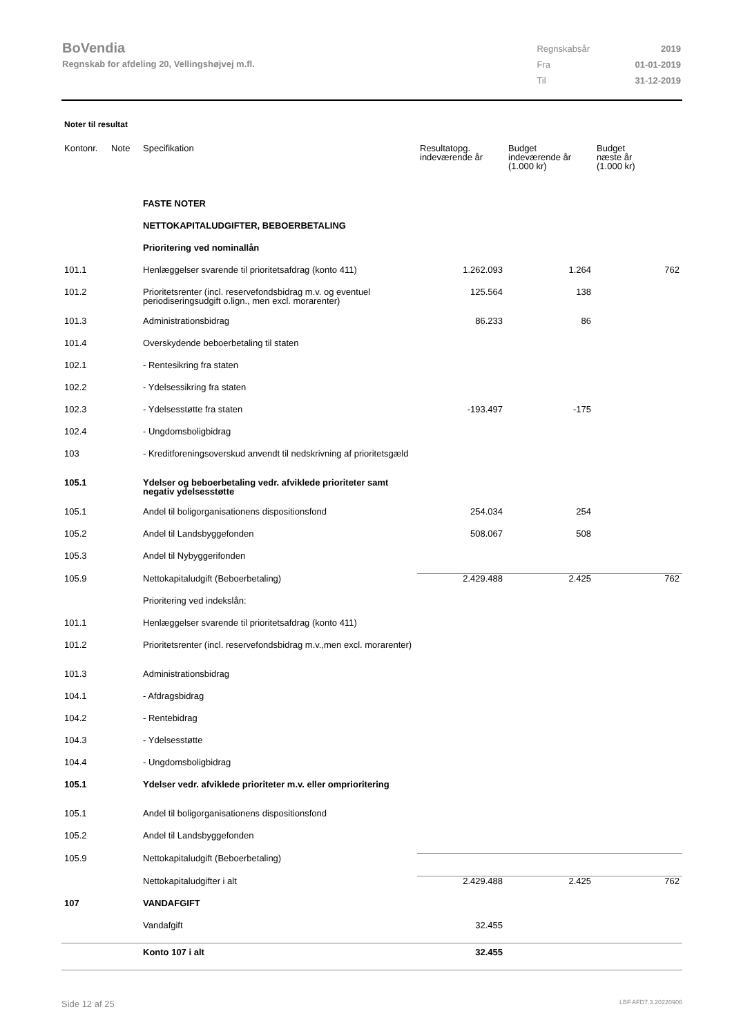BoVendia
Regnskab for afdeling 20, Vellingshøjvej m.fl.
| Regnskabsår | 2019 |
| Fra | 01-01-2019 |
| Til | 31-12-2019 |
Noter til resultat
| Kontonr. | Note | Specifikation | Resultatopg. indeværende år | Budget indeværende år (1.000 kr) | Budget næste år (1.000 kr) |
| --- | --- | --- | --- | --- | --- |
| | | FASTE NOTER | | | |
| | | NETTOKAPITALUDGIFTER, BEBOERBETALING | | | |
| | | Prioritering ved nominallån | | | |
| 101.1 | | Henlæggelser svarende til prioritetsafdrag (konto 411) | 1.262.093 | 1.264 | 762 |
| 101.2 | | Prioritetsrenter (incl. reservefondsbidrag m.v. og eventuel periodiseringsudgift o.lign., men excl. morarenter) | 125.564 | 138 | |
| 101.3 | | Administrationsbidrag | 86.233 | 86 | |
| 101.4 | | Overskydende beboerbetaling til staten | | | |
| 102.1 | | - Rentesikring fra staten | | | |
| 102.2 | | - Ydelsessikring fra staten | | | |
| 102.3 | | - Ydelsesstøtte fra staten | -193.497 | -175 | |
| 102.4 | | - Ungdomsboligbidrag | | | |
| 103 | | - Kreditforeningsoverskud anvendt til nedskrivning af prioritetsgæld | | | |
| 105.1 | | Ydelser og beboerbetaling vedr. afviklede prioriteter samt negativ ydelsesstøtte | | | |
| 105.1 | | Andel til boligorganisationens dispositionsfond | 254.034 | 254 | |
| 105.2 | | Andel til Landsbyggefonden | 508.067 | 508 | |
| 105.3 | | Andel til Nybyggerifonden | | | |
| 105.9 | | Nettokapitaludgift (Beboerbetaling) | 2.429.488 | 2.425 | 762 |
| | | Prioritering ved indekslån: | | | |
| 101.1 | | Henlæggelser svarende til prioritetsafdrag (konto 411) | | | |
| 101.2 | | Prioritetsrenter (incl. reservefondsbidrag m.v.,men excl. morarenter) | | | |
| 101.3 | | Administrationsbidrag | | | |
| 104.1 | | - Afdragsbidrag | | | |
| 104.2 | | - Rentebidrag | | | |
| 104.3 | | - Ydelsesstøtte | | | |
| 104.4 | | - Ungdomsboligbidrag | | | |
| 105.1 | | Ydelser vedr. afviklede prioriteter m.v. eller omprioritering | | | |
| 105.1 | | Andel til boligorganisationens dispositionsfond | | | |
| 105.2 | | Andel til Landsbyggefonden | | | |
| 105.9 | | Nettokapitaludgift (Beboerbetaling) | | | |
| | | Nettokapitaludgifter i alt | 2.429.488 | 2.425 | 762 |
| 107 | | VANDAFGIFT | | | |
| | | Vandafgift | 32.455 | | |
| | | Konto 107 i alt | 32.455 | | |
Side 12 af 25 LBF.AFD7.3.20220906